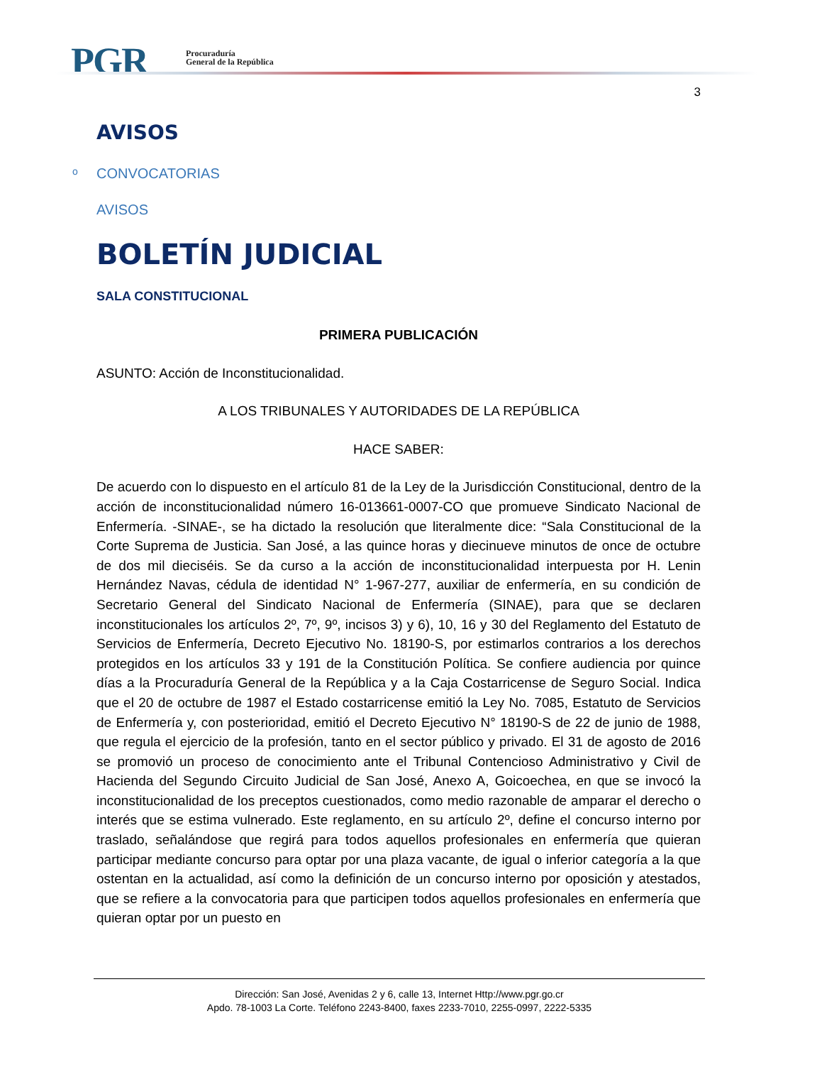PGR
Procuraduría
General de la República
3
AVISOS
o CONVOCATORIAS
AVISOS
BOLETÍN JUDICIAL
SALA CONSTITUCIONAL
PRIMERA PUBLICACIÓN
ASUNTO: Acción de Inconstitucionalidad.
A LOS TRIBUNALES Y AUTORIDADES DE LA REPÚBLICA
HACE SABER:
De acuerdo con lo dispuesto en el artículo 81 de la Ley de la Jurisdicción Constitucional, dentro de la acción de inconstitucionalidad número 16-013661-0007-CO que promueve Sindicato Nacional de Enfermería. -SINAE-, se ha dictado la resolución que literalmente dice: “Sala Constitucional de la Corte Suprema de Justicia. San José, a las quince horas y diecinueve minutos de once de octubre de dos mil dieciséis. Se da curso a la acción de inconstitucionalidad interpuesta por H. Lenin Hernández Navas, cédula de identidad N° 1-967-277, auxiliar de enfermería, en su condición de Secretario General del Sindicato Nacional de Enfermería (SINAE), para que se declaren inconstitucionales los artículos 2º, 7º, 9º, incisos 3) y 6), 10, 16 y 30 del Reglamento del Estatuto de Servicios de Enfermería, Decreto Ejecutivo No. 18190-S, por estimarlos contrarios a los derechos protegidos en los artículos 33 y 191 de la Constitución Política. Se confiere audiencia por quince días a la Procuraduría General de la República y a la Caja Costarricense de Seguro Social. Indica que el 20 de octubre de 1987 el Estado costarricense emitió la Ley No. 7085, Estatuto de Servicios de Enfermería y, con posterioridad, emitió el Decreto Ejecutivo N° 18190-S de 22 de junio de 1988, que regula el ejercicio de la profesión, tanto en el sector público y privado. El 31 de agosto de 2016 se promovió un proceso de conocimiento ante el Tribunal Contencioso Administrativo y Civil de Hacienda del Segundo Circuito Judicial de San José, Anexo A, Goicoechea, en que se invocó la inconstitucionalidad de los preceptos cuestionados, como medio razonable de amparar el derecho o interés que se estima vulnerado. Este reglamento, en su artículo 2º, define el concurso interno por traslado, señalándose que regirá para todos aquellos profesionales en enfermería que quieran participar mediante concurso para optar por una plaza vacante, de igual o inferior categoría a la que ostentan en la actualidad, así como la definición de un concurso interno por oposición y atestados, que se refiere a la convocatoria para que participen todos aquellos profesionales en enfermería que quieran optar por un puesto en
Dirección: San José, Avenidas 2 y 6, calle 13, Internet Http://www.pgr.go.cr
Apdo. 78-1003 La Corte. Teléfono 2243-8400, faxes 2233-7010, 2255-0997, 2222-5335